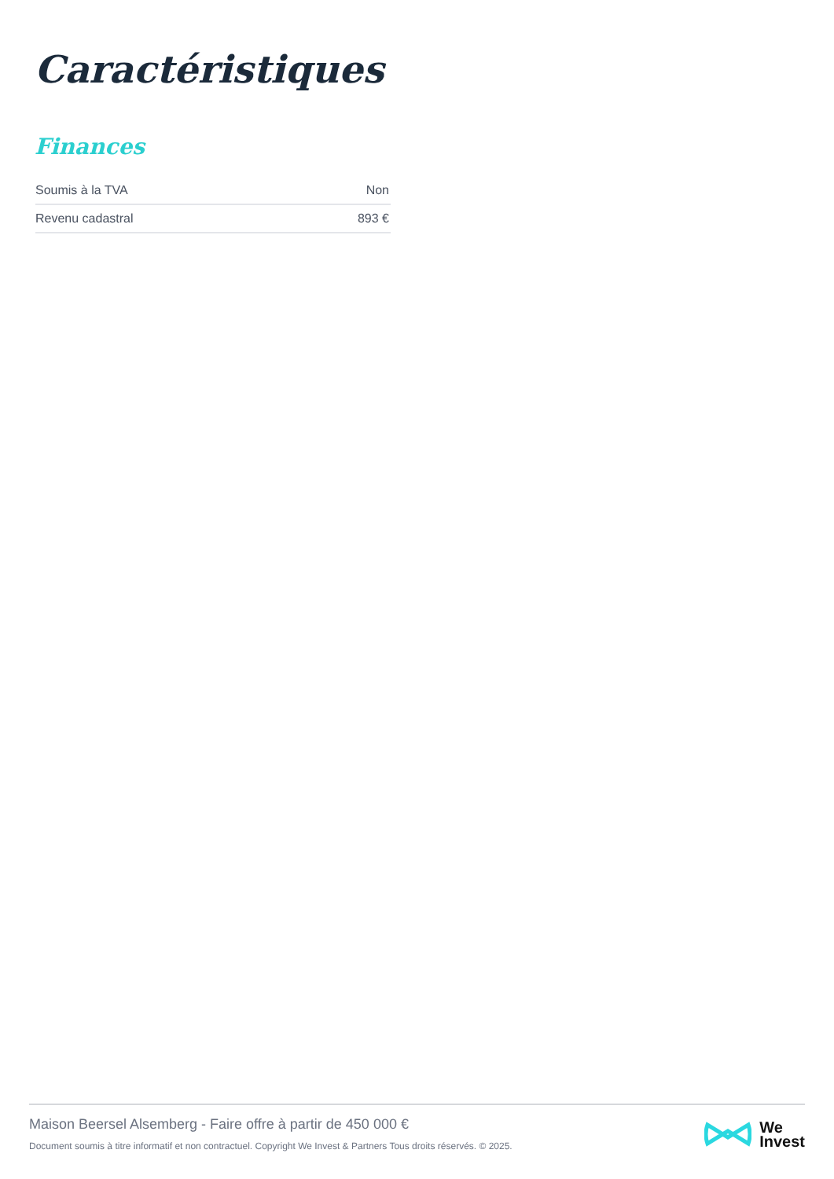Caractéristiques
Finances
| Soumis à la TVA | Non |
| Revenu cadastral | 893 € |
Maison Beersel Alsemberg - Faire offre à partir de 450 000 €
Document soumis à titre informatif et non contractuel. Copyright We Invest & Partners Tous droits réservés. © 2025.
We
Invest